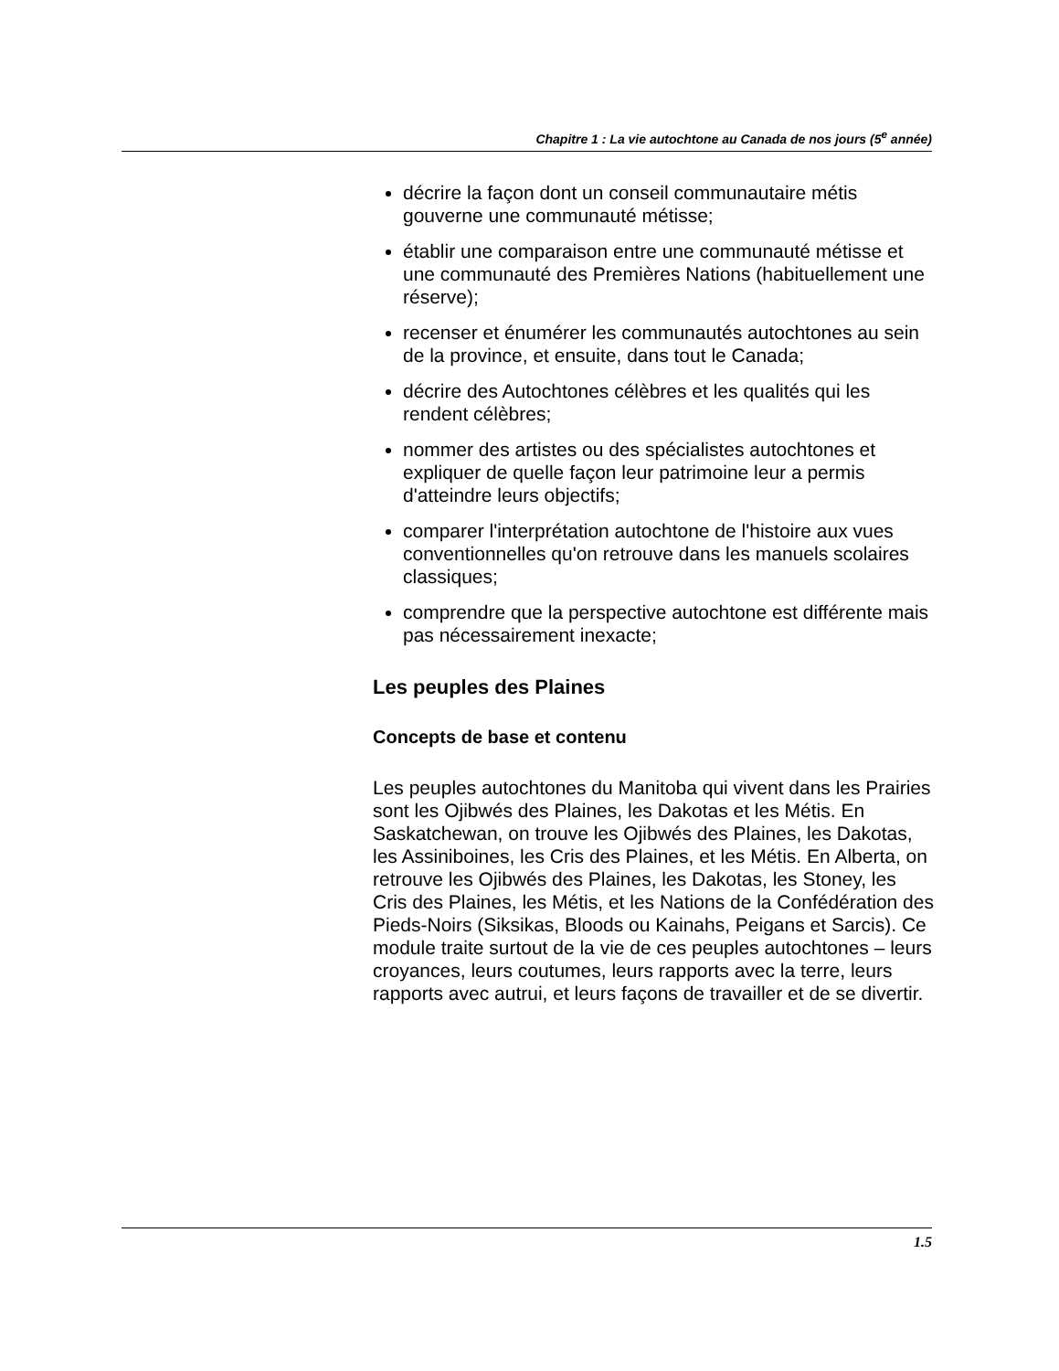Chapitre 1 : La vie autochtone au Canada de nos jours (5<sup>e</sup> année)
décrire la façon dont un conseil communautaire métis gouverne une communauté métisse;
établir une comparaison entre une communauté métisse et une communauté des Premières Nations (habituellement une réserve);
recenser et énumérer les communautés autochtones au sein de la province, et ensuite, dans tout le Canada;
décrire des Autochtones célèbres et les qualités qui les rendent célèbres;
nommer des artistes ou des spécialistes autochtones et expliquer de quelle façon leur patrimoine leur a permis d'atteindre leurs objectifs;
comparer l'interprétation autochtone de l'histoire aux vues conventionnelles qu'on retrouve dans les manuels scolaires classiques;
comprendre que la perspective autochtone est différente mais pas nécessairement inexacte;
Les peuples des Plaines
Concepts de base et contenu
Les peuples autochtones du Manitoba qui vivent dans les Prairies sont les Ojibwés des Plaines, les Dakotas et les Métis. En Saskatchewan, on trouve les Ojibwés des Plaines, les Dakotas, les Assiniboines, les Cris des Plaines, et les Métis. En Alberta, on retrouve les Ojibwés des Plaines, les Dakotas, les Stoney, les Cris des Plaines, les Métis, et les Nations de la Confédération des Pieds-Noirs (Siksikas, Bloods ou Kainahs, Peigans et Sarcis). Ce module traite surtout de la vie de ces peuples autochtones – leurs croyances, leurs coutumes, leurs rapports avec la terre, leurs rapports avec autrui, et leurs façons de travailler et de se divertir.
1.5